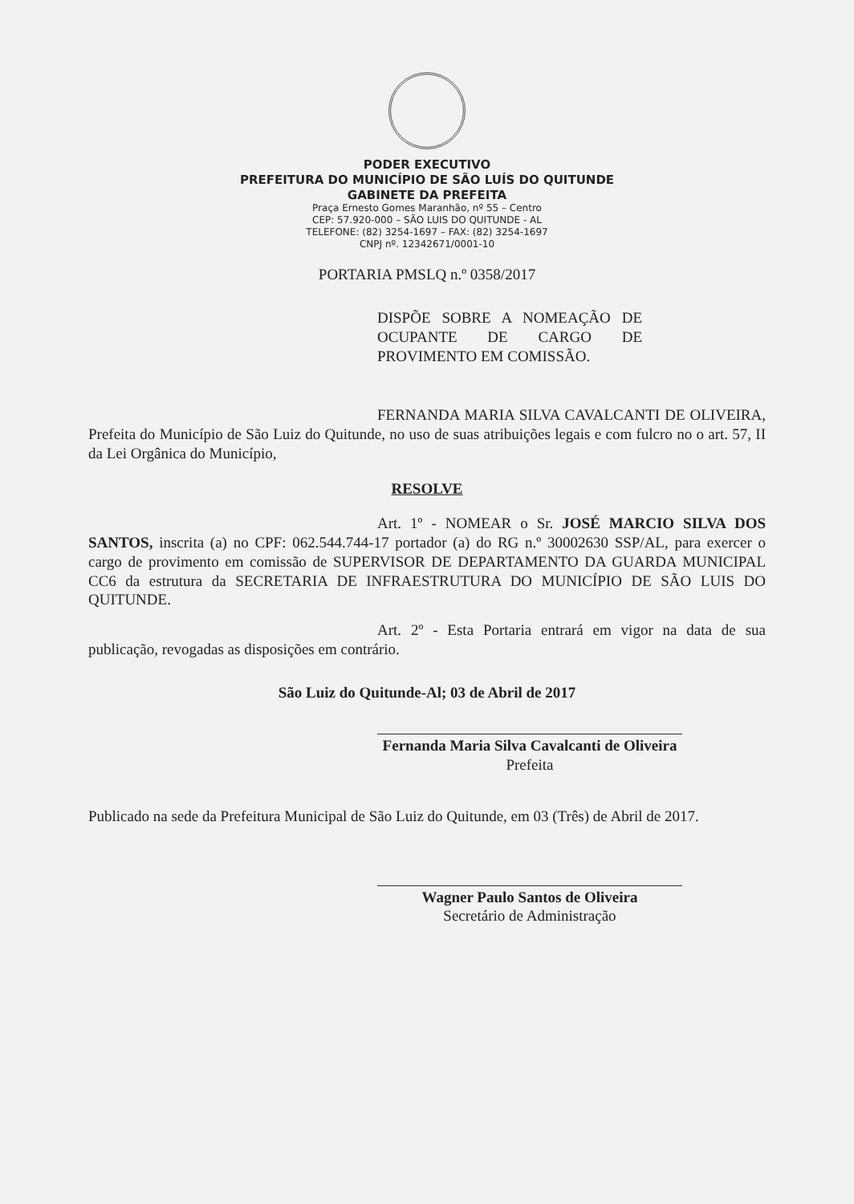PODER EXECUTIVO
PREFEITURA DO MUNICÍPIO DE SÃO LUÍS DO QUITUNDE
GABINETE DA PREFEITA
Praça Ernesto Gomes Maranhão, nº 55 – Centro
CEP: 57.920-000 – SÃO LUIS DO QUITUNDE - AL
TELEFONE: (82) 3254-1697 – FAX: (82) 3254-1697
CNPJ nº. 12342671/0001-10
PORTARIA PMSLQ n.º 0358/2017
DISPÕE SOBRE A NOMEAÇÃO DE OCUPANTE DE CARGO DE PROVIMENTO EM COMISSÃO.
FERNANDA MARIA SILVA CAVALCANTI DE OLIVEIRA, Prefeita do Município de São Luiz do Quitunde, no uso de suas atribuições legais e com fulcro no o art. 57, II da Lei Orgânica do Município,
RESOLVE
Art. 1º - NOMEAR o Sr. JOSÉ MARCIO SILVA DOS SANTOS, inscrita (a) no CPF: 062.544.744-17 portador (a) do RG n.º 30002630 SSP/AL, para exercer o cargo de provimento em comissão de SUPERVISOR DE DEPARTAMENTO DA GUARDA MUNICIPAL CC6 da estrutura da SECRETARIA DE INFRAESTRUTURA DO MUNICÍPIO DE SÃO LUIS DO QUITUNDE.
Art. 2º - Esta Portaria entrará em vigor na data de sua publicação, revogadas as disposições em contrário.
São Luiz do Quitunde-Al; 03 de Abril de 2017
Fernanda Maria Silva Cavalcanti de Oliveira
Prefeita
Publicado na sede da Prefeitura Municipal de São Luiz do Quitunde, em 03 (Três) de Abril de 2017.
Wagner Paulo Santos de Oliveira
Secretário de Administração